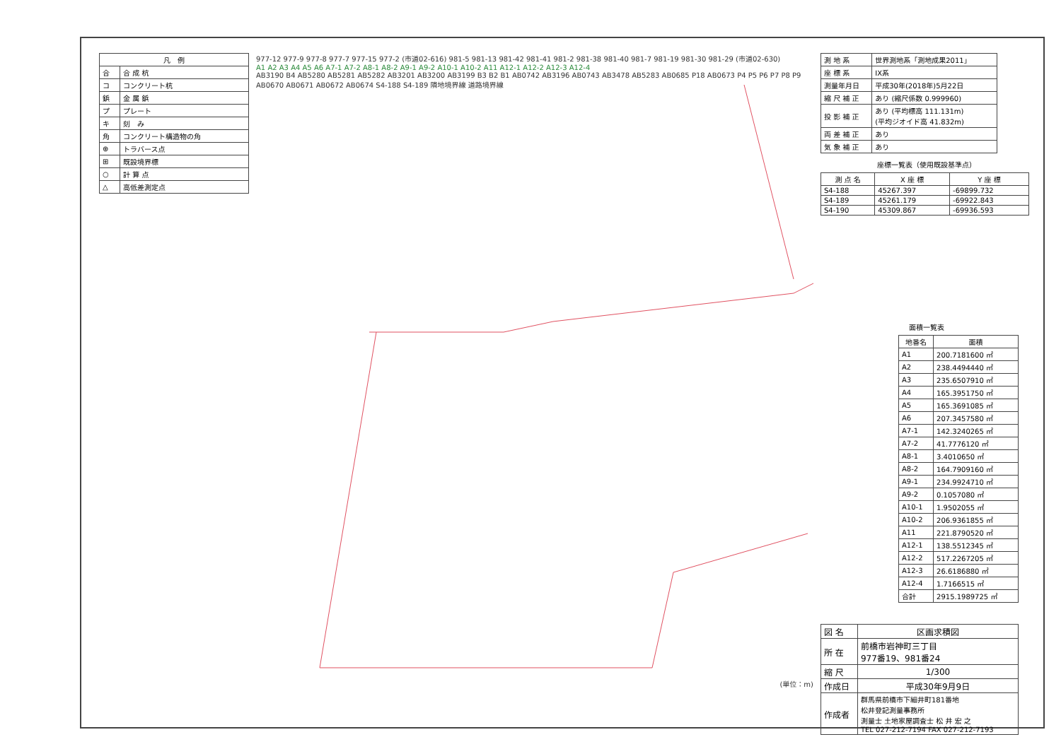| 凡 例 | |
| --- | --- |
| 合 | 合 成 杭 |
| コ | コンクリート杭 |
| 鋲 | 金 属 鋲 |
| プ | プレート |
| キ | 刻 み |
| 角 | コンクリート構造物の角 |
| ⊕ | トラバース点 |
| ⊞ | 既設境界標 |
| ○ | 計 算 点 |
| △ | 高低差測定点 |
977-12 977-9 977-8 977-7 977-15 977-2 (市道02-616) 981-5 981-13 981-42 981-41 981-2 981-38 981-40 981-7 981-19 981-30 981-29 (市道02-630)
A1 A2 A3 A4 A5 A6 A7-1 A7-2 A8-1 A8-2 A9-1 A9-2 A10-1 A10-2 A11 A12-1 A12-2 A12-3 A12-4
AB3190 B4 AB5280 AB5281 AB5282 AB3201 AB3200 AB3199 B3 B2 B1 AB0742 AB3196 AB0743 AB3478 AB5283 AB0685 P18 AB0673 P4 P5 P6 P7 P8 P9 AB0670 AB0671 AB0672 AB0674 S4-188 S4-189 隣地境界線 道路境界線
(単位：m)
| 測 地 系 | 世界測地系「測地成果2011」 |
| 座 標 系 | IX系 |
| 測量年月日 | 平成30年(2018年)5月22日 |
| 縮 尺 補 正 | あり (縮尺係数 0.999960) |
| 投 影 補 正 | あり (平均標高 111.131m) (平均ジオイド高 41.832m) |
| 両 差 補 正 | あり |
| 気 象 補 正 | あり |
座標一覧表（使用既設基準点）
| 測 点 名 | X 座 標 | Y 座 標 |
| --- | --- | --- |
| S4-188 | 45267.397 | -69899.732 |
| S4-189 | 45261.179 | -69922.843 |
| S4-190 | 45309.867 | -69936.593 |
面積一覧表
| 地番名 | 面積 |
| --- | --- |
| A1 | 200.7181600 ㎡ |
| A2 | 238.4494440 ㎡ |
| A3 | 235.6507910 ㎡ |
| A4 | 165.3951750 ㎡ |
| A5 | 165.3691085 ㎡ |
| A6 | 207.3457580 ㎡ |
| A7-1 | 142.3240265 ㎡ |
| A7-2 | 41.7776120 ㎡ |
| A8-1 | 3.4010650 ㎡ |
| A8-2 | 164.7909160 ㎡ |
| A9-1 | 234.9924710 ㎡ |
| A9-2 | 0.1057080 ㎡ |
| A10-1 | 1.9502055 ㎡ |
| A10-2 | 206.9361855 ㎡ |
| A11 | 221.8790520 ㎡ |
| A12-1 | 138.5512345 ㎡ |
| A12-2 | 517.2267205 ㎡ |
| A12-3 | 26.6186880 ㎡ |
| A12-4 | 1.7166515 ㎡ |
| 合計 | 2915.1989725 ㎡ |
| 図 名 | 区画求積図 |
| 所 在 | 前橋市岩神町三丁目 977番19、981番24 |
| 縮 尺 | 1/300 |
| 作成日 | 平成30年9月9日 |
| 作成者 | 群馬県前橋市下細井町181番地 松井登記測量事務所 測量士 土地家屋調査士 松 井 宏 之 TEL 027-212-7194 FAX 027-212-7193 |